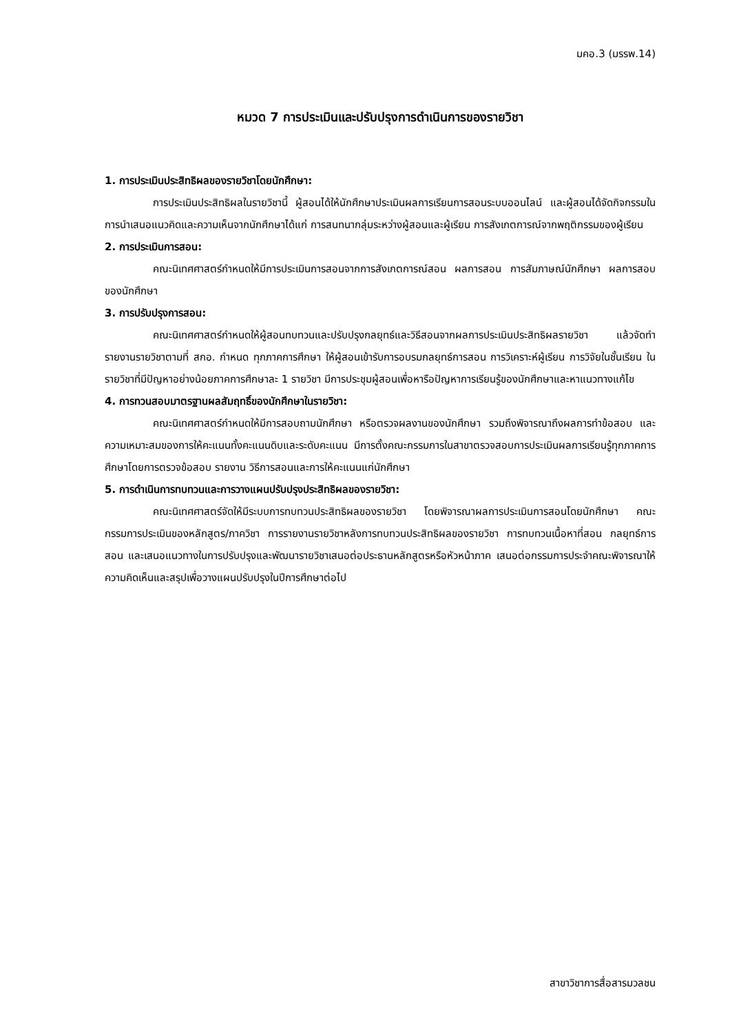มคอ.3 (มรรพ.14)
หมวด 7 การประเมินและปรับปรุงการดำเนินการของรายวิชา
1. การประเมินประสิทธิผลของรายวิชาโดยนักศึกษา:
การประเมินประสิทธิผลในรายวิชานี้ ผู้สอนได้ให้นักศึกษาประเมินผลการเรียนการสอนระบบออนไลน์ และผู้สอนได้จัดกิจกรรมในการนำเสนอแนวคิดและความเห็นจากนักศึกษาได้แก่ การสนทนากลุ่มระหว่างผู้สอนและผู้เรียน การสังเกตการณ์จากพฤติกรรมของผู้เรียน
2. การประเมินการสอน:
คณะนิเทศศาสตร์กำหนดให้มีการประเมินการสอนจากการสังเกตการณ์สอน ผลการสอน การสัมภาษณ์นักศึกษา ผลการสอบของนักศึกษา
3. การปรับปรุงการสอน:
คณะนิเทศศาสตร์กำหนดให้ผู้สอนทบทวนและปรับปรุงกลยุทธ์และวิธีสอนจากผลการประเมินประสิทธิผลรายวิชา แล้วจัดทำรายงานรายวิชาตามที่ สกอ. กำหนด ทุกภาคการศึกษา ให้ผู้สอนเข้ารับการอบรมกลยุทธ์การสอน การวิเคราะห์ผู้เรียน การวิจัยในชั้นเรียน ในรายวิชาที่มีปัญหาอย่างน้อยภาคการศึกษาละ 1 รายวิชา มีการประชุมผู้สอนเพื่อหารือปัญหาการเรียนรู้ของนักศึกษาและหาแนวทางแก้ไข
4. การทวนสอบมาตรฐานผลสัมฤทธิ์ของนักศึกษาในรายวิชา:
คณะนิเทศศาสตร์กำหนดให้มีการสอบถามนักศึกษา หรือตรวจผลงานของนักศึกษา รวมถึงพิจารณาถึงผลการทำข้อสอบ และความเหมาะสมของการให้คะแนนทั้งคะแนนดิบและระดับคะแนน มีการตั้งคณะกรรมการในสาขาตรวจสอบการประเมินผลการเรียนรู้ทุกภาคการศึกษาโดยการตรวจข้อสอบ รายงาน วิธีการสอนและการให้คะแนนแก่นักศึกษา
5. การดำเนินการทบทวนและการวางแผนปรับปรุงประสิทธิผลของรายวิชา:
คณะนิเทศศาสตร์จัดให้มีระบบการทบทวนประสิทธิผลของรายวิชา โดยพิจารณาผลการประเมินการสอนโดยนักศึกษา คณะกรรมการประเมินของหลักสูตร/ภาควิชา การรายงานรายวิชาหลังการทบทวนประสิทธิผลของรายวิชา การทบทวนเนื้อหาที่สอน กลยุทธ์การสอน และเสนอแนวทางในการปรับปรุงและพัฒนารายวิชาเสนอต่อประธานหลักสูตรหรือหัวหน้าภาค เสนอต่อกรรมการประจำคณะพิจารณาให้ความคิดเห็นและสรุปเพื่อวางแผนปรับปรุงในปีการศึกษาต่อไป
สาขาวิชาการสื่อสารมวลชน